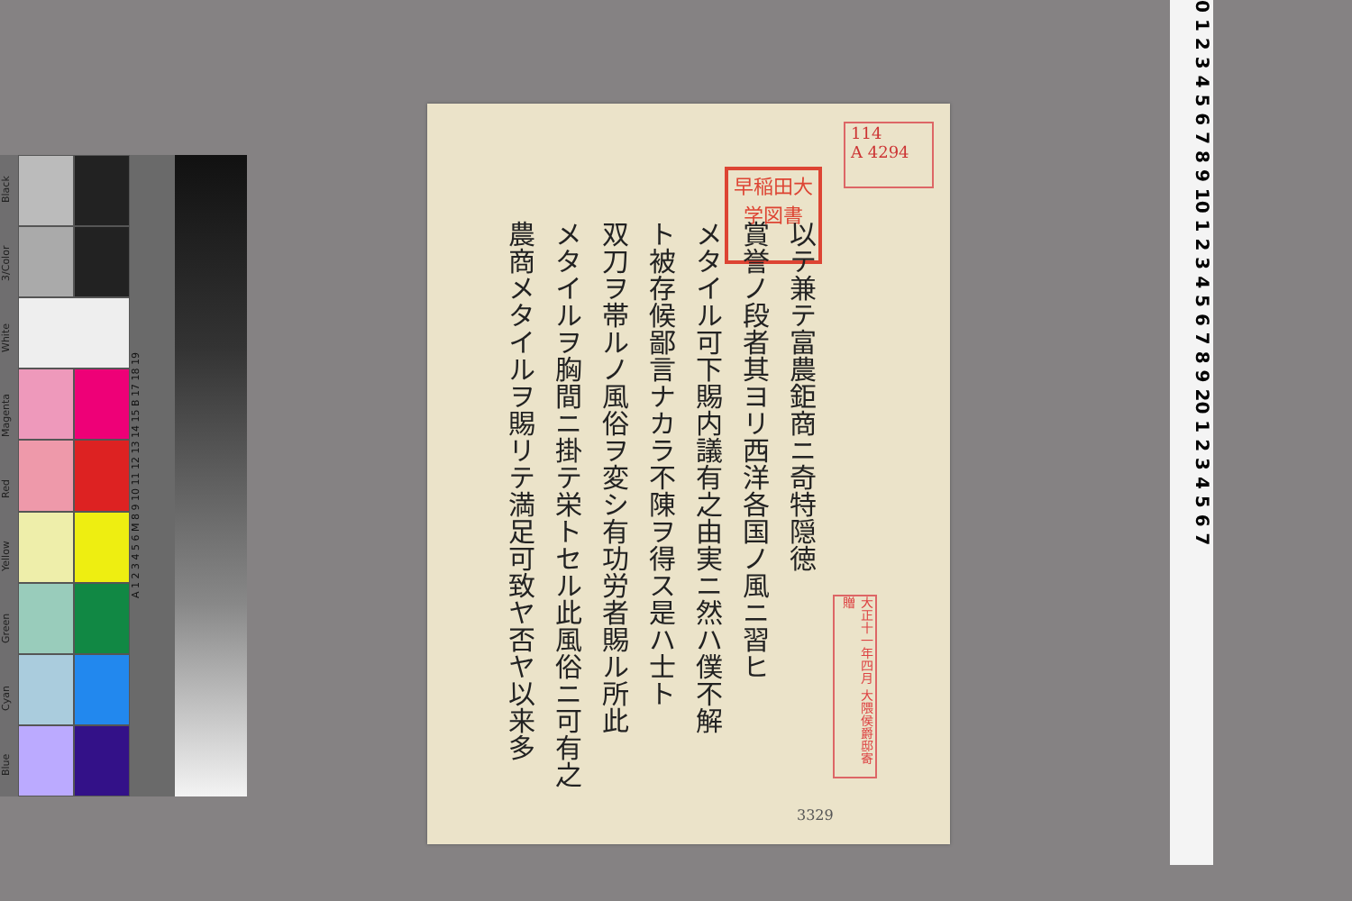Blue Cyan Green Yellow Red Magenta White 3/Color Black
A 1 2 3 4 5 6 M 8 9 10 11 12 13 14 15 B 17 18 19
114
A 4294
早稲田大学図書
以テ兼テ富農鉅商ニ奇特隠徳
賞誉ノ段者其ヨリ西洋各国ノ風ニ習ヒ
メタイル可下賜内議有之由実ニ然ハ僕不解
ト被存候鄙言ナカラ不陳ヲ得ス是ハ士ト
双刀ヲ帯ルノ風俗ヲ変シ有功労者賜ル所此
メタイルヲ胸間ニ掛テ栄トセル此風俗ニ可有之
農商メタイルヲ賜リテ満足可致ヤ否ヤ以来多
大正十一年四月 大隈侯爵邸寄贈
3329
0 1 2 3 4 5 6 7 8 9 10 1 2 3 4 5 6 7 8 9 20 1 2 3 4 5 6 7